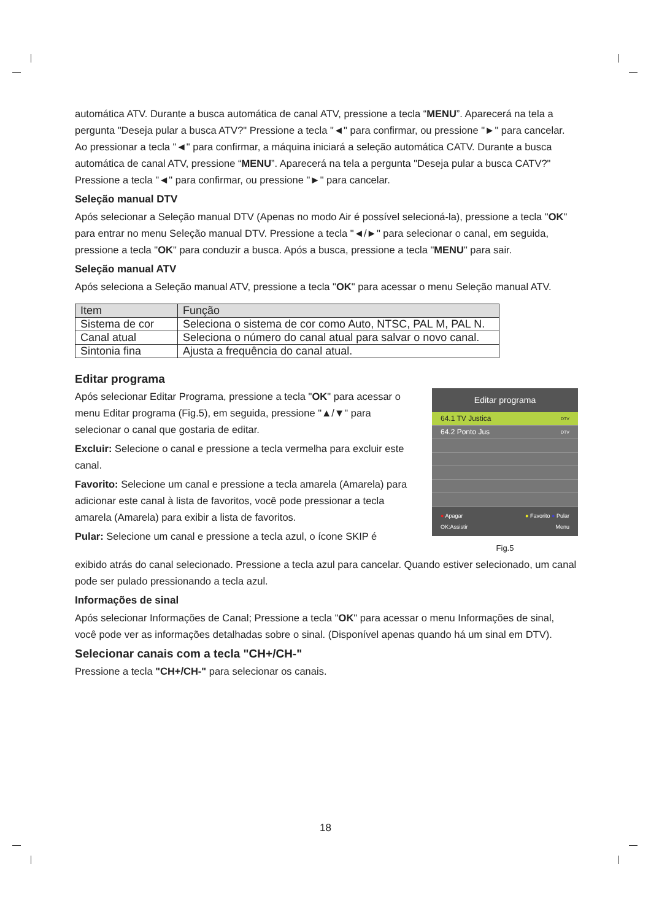automática ATV. Durante a busca automática de canal ATV, pressione a tecla “MENU”. Aparecerá na tela a pergunta "Deseja pular a busca ATV?" Pressione a tecla "◄" para confirmar, ou pressione "►" para cancelar. Ao pressionar a tecla "◄" para confirmar, a máquina iniciará a seleção automática CATV. Durante a busca automática de canal ATV, pressione “MENU”. Aparecerá na tela a pergunta "Deseja pular a busca CATV?" Pressione a tecla "◄" para confirmar, ou pressione "►" para cancelar.
Seleção manual DTV
Após selecionar a Seleção manual DTV (Apenas no modo Air é possível selecioná-la), pressione a tecla "OK" para entrar no menu Seleção manual DTV. Pressione a tecla "◄/►" para selecionar o canal, em seguida, pressione a tecla "OK" para conduzir a busca. Após a busca, pressione a tecla "MENU" para sair.
Seleção manual ATV
Após seleciona a Seleção manual ATV, pressione a tecla "OK" para acessar o menu Seleção manual ATV.
| Item | Função |
| Sistema de cor | Seleciona o sistema de cor como Auto, NTSC, PAL M, PAL N. |
| Canal atual | Seleciona o número do canal atual para salvar o novo canal. |
| Sintonia fina | Ajusta a frequência do canal atual. |
Editar programa
Após selecionar Editar Programa, pressione a tecla "OK" para acessar o menu Editar programa (Fig.5), em seguida, pressione "▲/▼" para selecionar o canal que gostaria de editar.
Excluir: Selecione o canal e pressione a tecla vermelha para excluir este canal.
Favorito: Selecione um canal e pressione a tecla amarela (Amarela) para adicionar este canal à lista de favoritos, você pode pressionar a tecla amarela (Amarela) para exibir a lista de favoritos.
Pular: Selecione um canal e pressione a tecla azul, o ícone SKIP é
Editar programa
64.1 TV Justica DTV
64.2 Ponto Jus DTV
● Apagar ● Favorito ● Pular
OK:Assistir Menu
Fig.5
exibido atrás do canal selecionado. Pressione a tecla azul para cancelar. Quando estiver selecionado, um canal pode ser pulado pressionando a tecla azul.
Informações de sinal
Após selecionar Informações de Canal; Pressione a tecla "OK" para acessar o menu Informações de sinal, você pode ver as informações detalhadas sobre o sinal. (Disponível apenas quando há um sinal em DTV).
Selecionar canais com a tecla "CH+/CH-"
Pressione a tecla "CH+/CH-" para selecionar os canais.
18